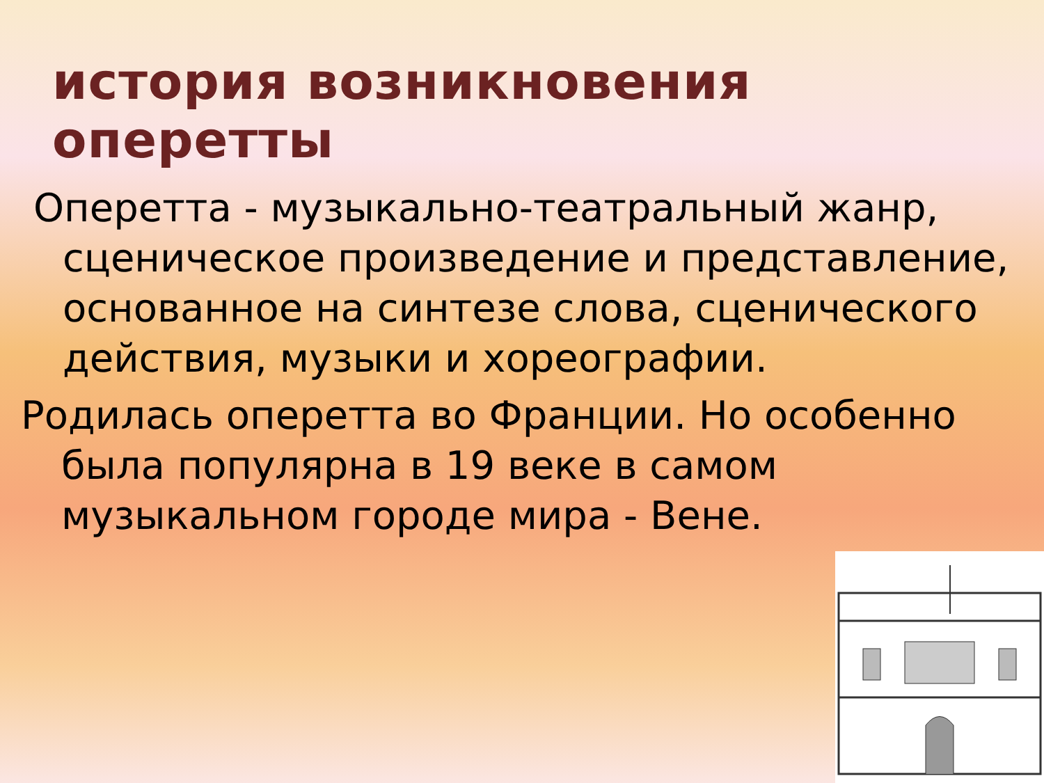история возникновения оперетты
Оперетта - музыкально-театральный жанр, сценическое произведение и представление, основанное на синтезе слова, сценического действия, музыки и хореографии.
Родилась оперетта во Франции. Но особенно была популярна в 19 веке в самом музыкальном городе мира - Вене.